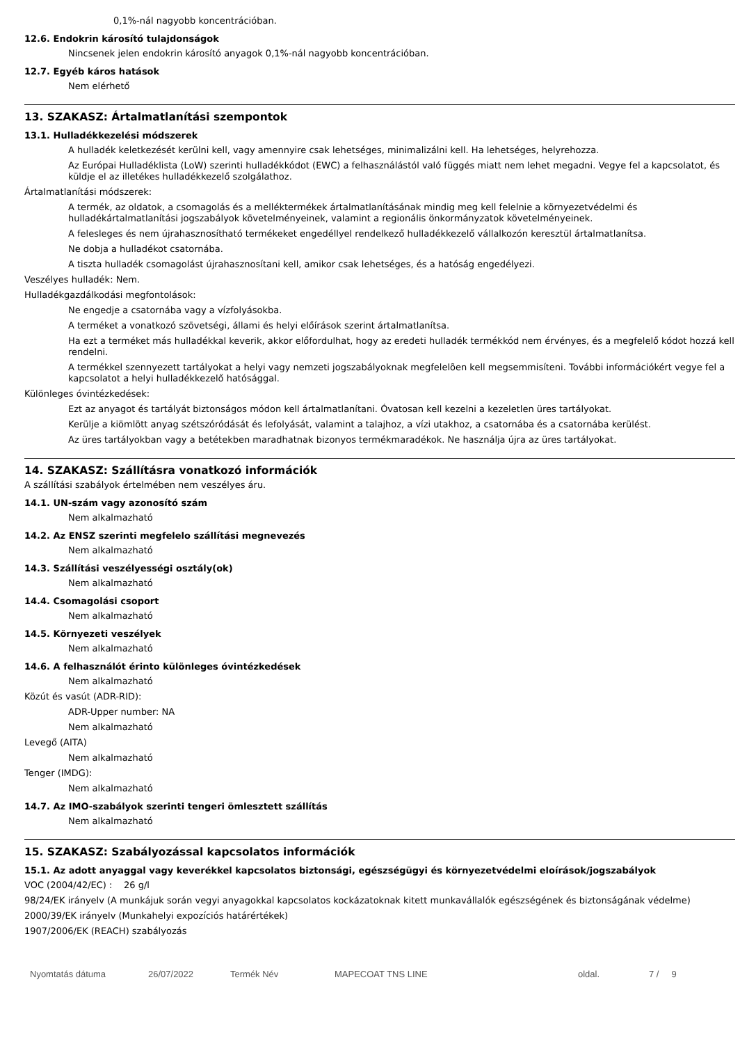0,1%-nál nagyobb koncentrációban.
12.6. Endokrin károsító tulajdonságok
Nincsenek jelen endokrin károsító anyagok 0,1%-nál nagyobb koncentrációban.
12.7. Egyéb káros hatások
Nem elérhető
13. SZAKASZ: Ártalmatlanítási szempontok
13.1. Hulladékkezelési módszerek
A hulladék keletkezését kerülni kell, vagy amennyire csak lehetséges, minimalizálni kell. Ha lehetséges, helyrehozza.
Az Európai Hulladéklista (LoW) szerinti hulladékkódot (EWC) a felhasználástól való függés miatt nem lehet megadni. Vegye fel a kapcsolatot, és küldje el az illetékes hulladékkezelő szolgálathoz.
Ártalmatlanítási módszerek:
A termék, az oldatok, a csomagolás és a melléktermékek ártalmatlanításának mindig meg kell felelnie a környezetvédelmi és hulladékártalmatlanítási jogszabályok követelményeinek, valamint a regionális önkormányzatok követelményeinek.
A felesleges és nem újrahasznosítható termékeket engedéllyel rendelkező hulladékkezelő vállalkozón keresztül ártalmatlanítsa.
Ne dobja a hulladékot csatornába.
A tiszta hulladék csomagolást újrahasznosítani kell, amikor csak lehetséges, és a hatóság engedélyezi.
Veszélyes hulladék: Nem.
Hulladékgazdálkodási megfontolások:
Ne engedje a csatornába vagy a vízfolyásokba.
A terméket a vonatkozó szövetségi, állami és helyi előírások szerint ártalmatlanítsa.
Ha ezt a terméket más hulladékkal keverik, akkor előfordulhat, hogy az eredeti hulladék termékkód nem érvényes, és a megfelelő kódot hozzá kell rendelni.
A termékkel szennyezett tartályokat a helyi vagy nemzeti jogszabályoknak megfelelõen kell megsemmisíteni. További információkért vegye fel a kapcsolatot a helyi hulladékkezelő hatósággal.
Különleges óvintézkedések:
Ezt az anyagot és tartályát biztonságos módon kell ártalmatlanítani. Óvatosan kell kezelni a kezeletlen üres tartályokat.
Kerülje a kiömlött anyag szétszóródását és lefolyását, valamint a talajhoz, a vízi utakhoz, a csatornába és a csatornába kerülést.
Az üres tartályokban vagy a betétekben maradhatnak bizonyos termékmaradékok. Ne használja újra az üres tartályokat.
14. SZAKASZ: Szállításra vonatkozó információk
A szállítási szabályok értelmében nem veszélyes áru.
14.1. UN-szám vagy azonosító szám
Nem alkalmazható
14.2. Az ENSZ szerinti megfelelo szállítási megnevezés
Nem alkalmazható
14.3. Szállítási veszélyességi osztály(ok)
Nem alkalmazható
14.4. Csomagolási csoport
Nem alkalmazható
14.5. Környezeti veszélyek
Nem alkalmazható
14.6. A felhasználót érinto különleges óvintézkedések
Nem alkalmazható
Közút és vasút (ADR-RID):
ADR-Upper number: NA
Nem alkalmazható
Levegő (AITA)
Nem alkalmazható
Tenger (IMDG):
Nem alkalmazható
14.7. Az IMO-szabályok szerinti tengeri ömlesztett szállítás
Nem alkalmazható
15. SZAKASZ: Szabályozással kapcsolatos információk
15.1. Az adott anyaggal vagy keverékkel kapcsolatos biztonsági, egészségügyi és környezetvédelmi eloírások/jogszabályok
VOC (2004/42/EC) : 26 g/l
98/24/EK irányelv (A munkájuk során vegyi anyagokkal kapcsolatos kockázatoknak kitett munkavállalók egészségének és biztonságának védelme)
2000/39/EK irányelv (Munkahelyi expozíciós határértékek)
1907/2006/EK (REACH) szabályozás
Nyomtatás dátuma 26/07/2022 Termék Név MAPECOAT TNS LINE oldal. 7 / 9